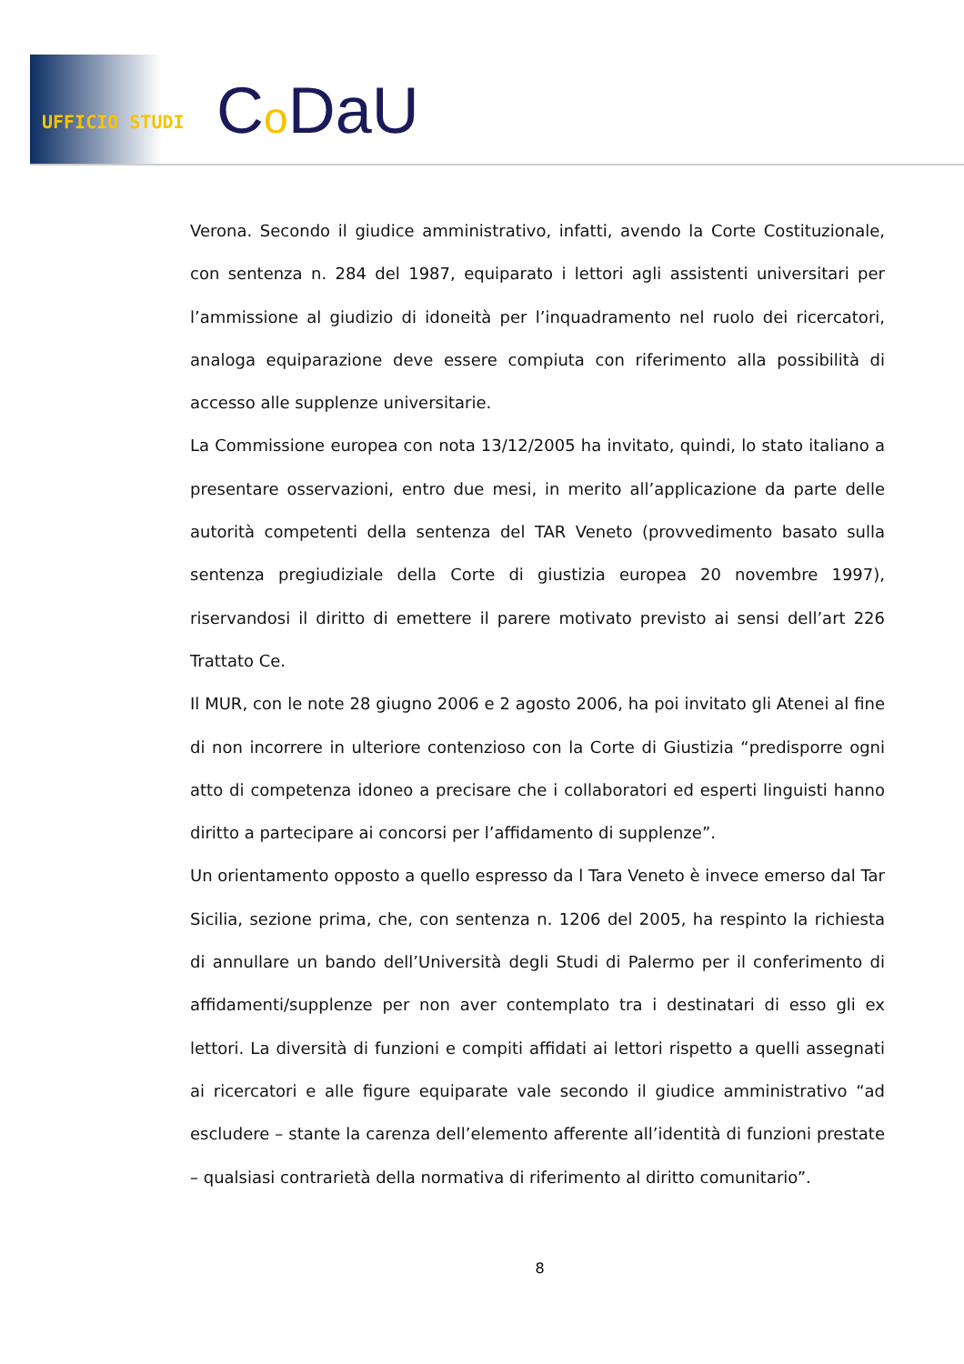UFFICIO STUDI Co DaU
Verona. Secondo il giudice amministrativo, infatti, avendo la Corte Costituzionale, con sentenza n. 284 del 1987, equiparato i lettori agli assistenti universitari per l’ammissione al giudizio di idoneità per l’inquadramento nel ruolo dei ricercatori, analoga equiparazione deve essere compiuta con riferimento alla possibilità di accesso alle supplenze universitarie.
La Commissione europea con nota 13/12/2005 ha invitato, quindi, lo stato italiano a presentare osservazioni, entro due mesi, in merito all’applicazione da parte delle autorità competenti della sentenza del TAR Veneto (provvedimento basato sulla sentenza pregiudiziale della Corte di giustizia europea 20 novembre 1997), riservandosi il diritto di emettere il parere motivato previsto ai sensi dell’art 226 Trattato Ce.
Il MUR, con le note 28 giugno 2006 e 2 agosto 2006, ha poi invitato gli Atenei al fine di non incorrere in ulteriore contenzioso con la Corte di Giustizia “predisporre ogni atto di competenza idoneo a precisare che i collaboratori ed esperti linguisti hanno diritto a partecipare ai concorsi per l’affidamento di supplenze”.
Un orientamento opposto a quello espresso da l Tara Veneto è invece emerso dal Tar Sicilia, sezione prima, che, con sentenza n. 1206 del 2005, ha respinto la richiesta di annullare un bando dell’Università degli Studi di Palermo per il conferimento di affidamenti/supplenze per non aver contemplato tra i destinatari di esso gli ex lettori. La diversità di funzioni e compiti affidati ai lettori rispetto a quelli assegnati ai ricercatori e alle figure equiparate vale secondo il giudice amministrativo “ad escludere – stante la carenza dell’elemento afferente all’identità di funzioni prestate – qualsiasi contrarietà della normativa di riferimento al diritto comunitario”.
8